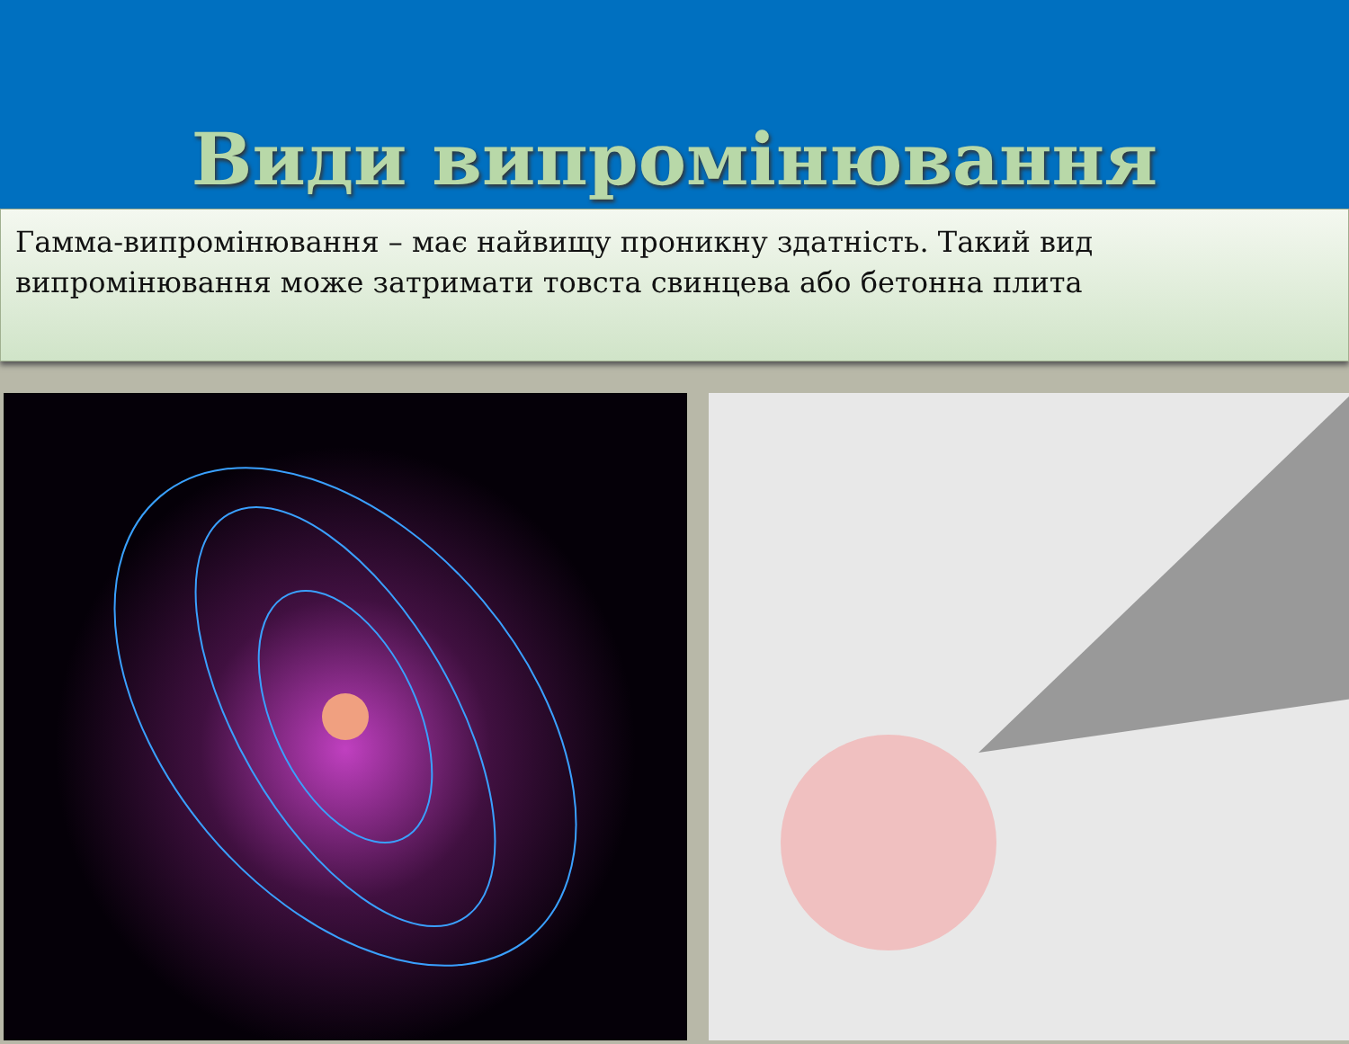Види випромінювання
Гамма-випромінювання – має найвищу проникну здатність. Такий вид випромінювання може затримати товста свинцева або бетонна плита